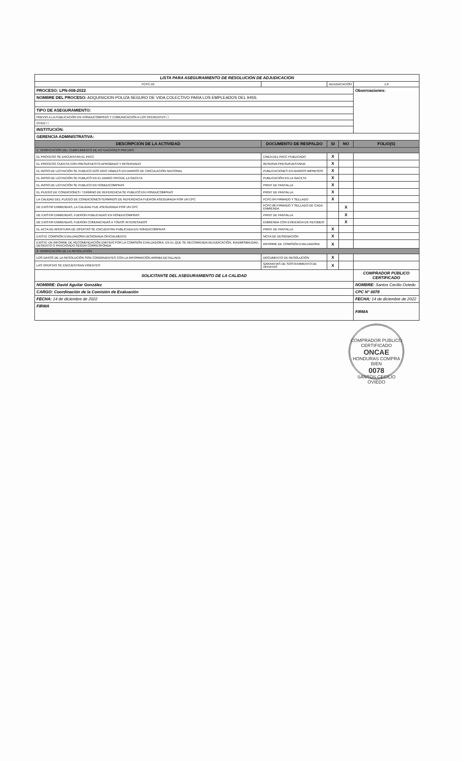| LISTA PARA ASEGURAMIENTO DE RESOLUCIÓN DE ADJUDICACIÓN | | | | | |
| FCPC-10 | | ADJUDICACIÓN | | | 1.0 |
| PROCESO: LPN-008-2022 | | | | Observaciones: | |
| NOMBRE DEL PROCESO: ADQUISICION POLIZA SEGURO DE VIDA COLECTIVO PARA LOS EMPLEADOS DEL IHSS. | | | | | |
| TIPO DE ASEGURAMIENTO: | | | | | |
| PREVIO A LA PUBLICACIÓN EN HONDUCOMPRAS Y COMUNICACIÓN A LOS OFERENTES ☐ | | | | | |
| OTRO ☐ | | | | | |
| INSTITUCIÓN: | | | | | |
| GERENCIA ADMINISTRATIVA: | | | | | |
| DESCRIPCIÓN DE LA ACTIVIDAD | DOCUMENTO DE RESPALDO | SI | NO | FOLIO(S) | |
| 1. VERIFICACIÓN DEL CUMPLIMIENTO DE ACTUACIONES PREVIAS | | | | | |
| EL PROCESO SE ENCUENTRA EL PACC | LÍNEA DEL PACC PUBLICADO | X | | | |
| EL PROCESO CUENTA CON PRESUPUESTO APROBADO Y RESERVADO | RESERVA PRESUPUESTARIA | X | | | |
| EL AVISO DE LICITACIÓN SE PUBLICO DOS DÍAS HÁBILES EN DIARIOS DE CIRCULACIÓN NACIONAL | PUBLICACIONES EN DIARIOS IMPRESOS | X | | | |
| EL AVISO DE LICITACIÓN SE PUBLICÓ EN EL DIARIO OFICIAL LA GACETA | PUBLICACIÓN EN LA GACETA | X | | | |
| EL AVISO DE LICITACIÓN SE PUBLICO EN HONDUCOMPRAS | PRINT DE PANTALLA | X | | | |
| EL PLIEGO DE CONDICIONES / TERMINO DE REFERENCIA SE PUBLICÓ EN HONDUCOMPRAS | PRINT DE PANTALLA | X | | | |
| LA CALIDAD DEL PLIEGO DE CONDICIONES/TERMINOS DE REFERENCIA FUERON ASEGURADA POR UN CPC | FCPC-04 FIRMADO Y SELLADO | X | | | |
| DE EXISTIR ENMIENDAS, LA CALIDAD FUE ASEGURADA POR UN CPC | FCPC-06 FIRMADO Y SELLADO DE CADA ENMIENDA | | X | | |
| DE EXISTIR ENMIENDAS, FUERON PUBLICADAS EN HONDUCOMPRAS | PRINT DE PANTALLA | | X | | |
| DE EXISTIR ENMIENDAS, FUERON COMUNICADAS A TODOS INTERESADOS | ENMIENDA CON EVIDENCIA DE RECIBIDO | | X | | |
| EL ACTA DE APERTURA DE OFERTAS SE ENCUENTRA PUBLICADA EN HONDUCOMPRAS | PRINT DE PANTALLA | X | | | |
| EXISTE COMISIÓN EVALUADORA DESIGNADA OFICIALMENTE | NOTA DE DESIGNACIÓN | X | | | |
| EXISTE UN INFORME DE RECOMENDACIÓN EMITIDO POR LA COMISIÓN EVALUADORA, EN EL QUE SE RECOMIENDA ADJUDICACIÓN, INADMISIBILIDAD, DESIERTO O FRACASADO SEGÚN CORRESPONDA | INFORME DE COMISIÓN EVALUADORA | X | | | |
| 2. VERIFICACIÓN DE LA RESOLUCIÓN | | | | | |
| LOS DATOS DE LA RESOLUCIÓN SON CONGRUENTES CON LA INFORMACIÓN ARRIBA DETALLADA | DOCUMENTO DE RESOLUCIÓN | X | | | |
| LAS OFERTAS SE ENCUENTRAN VIGENTES | GARANTIAS DE SOSTENIMIENTO DE OFERTAS | X | | | |
| SOLICITANTE DEL ASEGURAMIENTO DE LA CALIDAD | | | | COMPRADOR PÚBLICO CERTIFICADO | |
| NOMBRE: David Aguilar González | | | | NOMBRE: Santos Cecilio Oviedo | |
| CARGO: Coordinación de la Comisión de Evaluación | | | | CPC N° 0078 | |
| FECHA: 14 de diciembre de 2022 | | | | FECHA: 14 de diciembre de 2022 | |
| FIRMA | | | | FIRMA | |
COMPRADOR PUBLICO CERTIFICADO
ONCAE
HONDURAS COMPRA BIEN
0078
SANTOS CECILIO OVIEDO